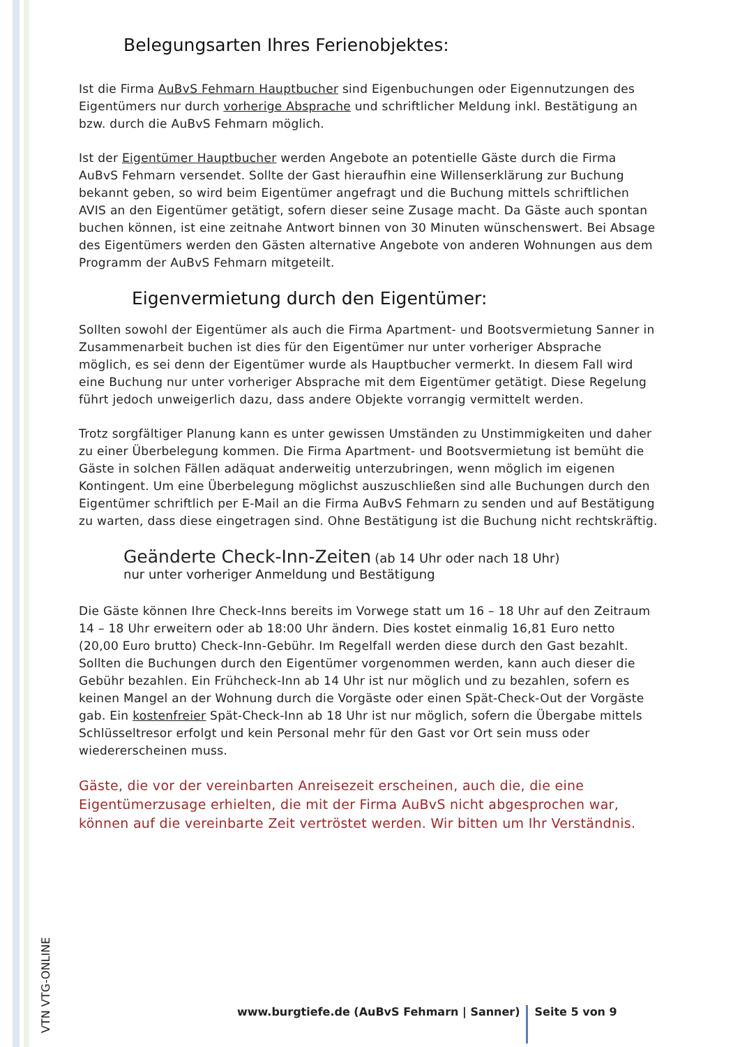Belegungsarten Ihres Ferienobjektes:
Ist die Firma AuBvS Fehmarn Hauptbucher sind Eigenbuchungen oder Eigennutzungen des Eigentümers nur durch vorherige Absprache und schriftlicher Meldung inkl. Bestätigung an bzw. durch die AuBvS Fehmarn möglich.
Ist der Eigentümer Hauptbucher werden Angebote an potentielle Gäste durch die Firma AuBvS Fehmarn versendet. Sollte der Gast hieraufhin eine Willenserklärung zur Buchung bekannt geben, so wird beim Eigentümer angefragt und die Buchung mittels schriftlichen AVIS an den Eigentümer getätigt, sofern dieser seine Zusage macht. Da Gäste auch spontan buchen können, ist eine zeitnahe Antwort binnen von 30 Minuten wünschenswert. Bei Absage des Eigentümers werden den Gästen alternative Angebote von anderen Wohnungen aus dem Programm der AuBvS Fehmarn mitgeteilt.
Eigenvermietung durch den Eigentümer:
Sollten sowohl der Eigentümer als auch die Firma Apartment- und Bootsvermietung Sanner in Zusammenarbeit buchen ist dies für den Eigentümer nur unter vorheriger Absprache möglich, es sei denn der Eigentümer wurde als Hauptbucher vermerkt. In diesem Fall wird eine Buchung nur unter vorheriger Absprache mit dem Eigentümer getätigt. Diese Regelung führt jedoch unweigerlich dazu, dass andere Objekte vorrangig vermittelt werden.
Trotz sorgfältiger Planung kann es unter gewissen Umständen zu Unstimmigkeiten und daher zu einer Überbelegung kommen. Die Firma Apartment- und Bootsvermietung ist bemüht die Gäste in solchen Fällen adäquat anderweitig unterzubringen, wenn möglich im eigenen Kontingent. Um eine Überbelegung möglichst auszuschließen sind alle Buchungen durch den Eigentümer schriftlich per E-Mail an die Firma AuBvS Fehmarn zu senden und auf Bestätigung zu warten, dass diese eingetragen sind. Ohne Bestätigung ist die Buchung nicht rechtskräftig.
Geänderte Check-Inn-Zeiten (ab 14 Uhr oder nach 18 Uhr)
nur unter vorheriger Anmeldung und Bestätigung
Die Gäste können Ihre Check-Inns bereits im Vorwege statt um 16 – 18 Uhr auf den Zeitraum 14 – 18 Uhr erweitern oder ab 18:00 Uhr ändern. Dies kostet einmalig 16,81 Euro netto (20,00 Euro brutto) Check-Inn-Gebühr. Im Regelfall werden diese durch den Gast bezahlt. Sollten die Buchungen durch den Eigentümer vorgenommen werden, kann auch dieser die Gebühr bezahlen. Ein Frühcheck-Inn ab 14 Uhr ist nur möglich und zu bezahlen, sofern es keinen Mangel an der Wohnung durch die Vorgäste oder einen Spät-Check-Out der Vorgäste gab. Ein kostenfreier Spät-Check-Inn ab 18 Uhr ist nur möglich, sofern die Übergabe mittels Schlüsseltresor erfolgt und kein Personal mehr für den Gast vor Ort sein muss oder wiedererscheinen muss.
Gäste, die vor der vereinbarten Anreisezeit erscheinen, auch die, die eine Eigentümerzusage erhielten, die mit der Firma AuBvS nicht abgesprochen war, können auf die vereinbarte Zeit vertröstet werden. Wir bitten um Ihr Verständnis.
VTN VTG-ONLINE
www.burgtiefe.de (AuBvS Fehmarn | Sanner)
Seite 5 von 9